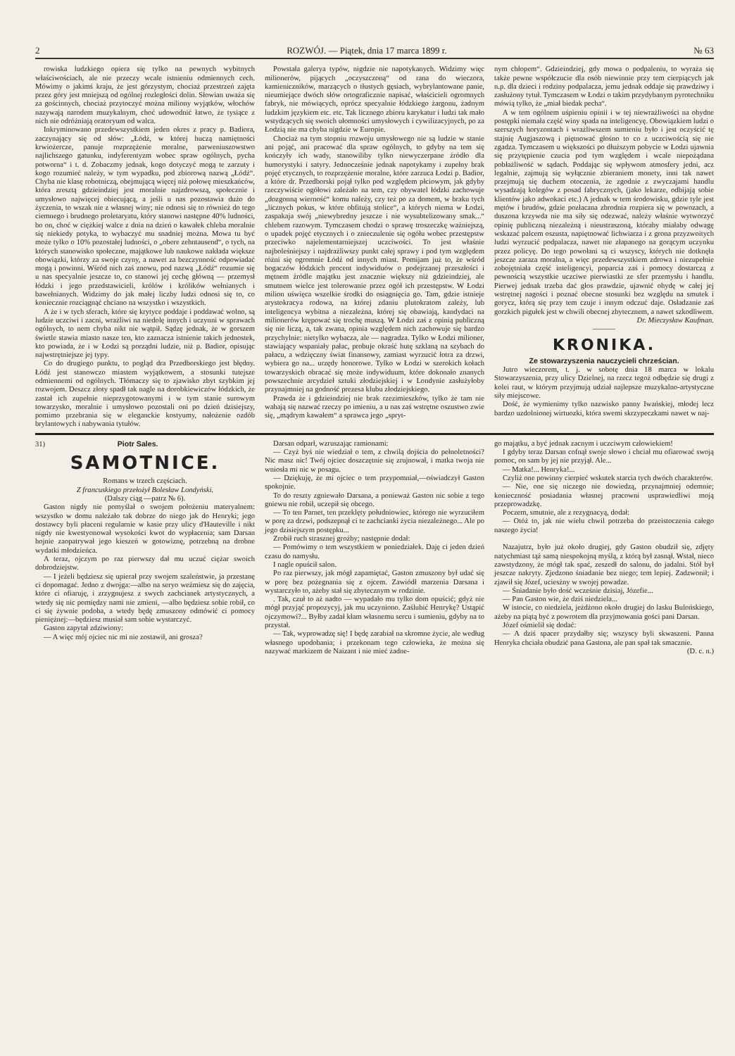2 ROZWÓJ. — Piątek, dnia 17 marca 1899 r. № 63
rowiska ludzkiego opiera się tylko na pewnych wybitnych właściwościach, ale nie przeczy wcale istnieniu odmiennych cech. Mówimy o jakimś kraju, że jest górzystym, chociaż przestrzeń zajęta przez góry jest mniejszą od ogólnej rozległości dolin. Słowian uważa się za gościnnych, chociaż przytoczyć można miliony wyjątków, włochów nazywają narodem muzykalnym, choć udowodnić łatwo, że tysiące z nich nie odróżniają oratoryum od walca.
Inkryminowano przedewszystkiem jeden okres z pracy p. Badiora, zaczynający się od słów: „Łódź, w której huczą namiętności krwiożercze, panuje rozprzężenie moralne, parweniuszowstwo najlichszego gatunku, indyferentyzm wobec spraw ogólnych, pycha potworna“ i t. d. Zobaczmy jednak, kogo dotyczyć mogą te zarzuty i kogo rozumieć należy, w tym wypadku, pod zbiorową nazwą „Łódź“. Chyba nie klasę robotniczą, obejmującą więcej niż połowę mieszkańców, która zresztą gdzieindziej jest moralnie najzdrowszą, społecznie i umysłowo najwięcej obiecującą, a jeśli u nas pozostawia dużo do życzenia, to wszak nie z własnej winy; nie odnosi się to również do tego ciemnego i brudnego proletaryatu, który stanowi następne 40% ludności, bo on, choć w ciężkiej walce z dnia na dzień o kawałek chleba moralnie się niekiedy potyka, to wybaczyć mu snadniej można. Mowa tu być może tylko o 10% pozostałej ludności, o „obere zehntausend“, o tych, na których stanowisko społeczne, majątkowe lub naukowe nakłada większe obowiązki, którzy za swoje czyny, a nawet za bezczynność odpowiadać mogą i powinni. Wśród nich zaś znowu, pod nazwą „Łódź“ rozumie się u nas specyalnie jeszcze to, co stanowi jej cechę główną — przemysł łódzki i jego przedstawicieli, królów i królików wełnianych i bawełnianych. Widzimy do jak małej liczby ludzi odnosi się to, co koniecznie rozciągnąć chciano na wszystko i wszystkich.
A że i w tych sferach, które się krytyce poddaje i poddawać wolno, są ludzie uczciwi i zacni, wrażliwi na niedolę innych i uczynni w sprawach ogólnych, to nem chyba nikt nie wątpił. Sądzę jednak, że w gorszem świetle stawia miasto nasze ten, kto zaznacza istnienie takich jednostek, kto powiada, że i w Łodzi są porządni ludzie, niż p. Badior, opisując najwstrętniejsze jej typy.
Co do drugiego punktu, to pogląd dra Przedborskiego jest błędny. Łódź jest stanowczo miastem wyjątkowem, a stosunki tutejsze odmiennemi od ogólnych. Tłómaczy się to zjawisko zbyt szybkim jej rozwojem. Deszcz złoty spadł tak nagle na dorobkiewiczów łódzkich, że zastał ich zupełnie nieprzygotowanymi i w tym stanie surowym towarzysko, moralnie i umysłowo pozostali oni po dzień dzisiejszy, pomimo przebrania się w eleganckie kostyumy, nałożenie ozdób brylantowych i nabywania tytułów.
Powstała galerya typów, nigdzie nie napotykanych. Widzimy więc milionerów, pijących „oczyszczoną“ od rana do wieczora, kamieniczników, marzących o tłustych gęsiach, wybrylantowane panie, nieumiejące dwóch słów ortograficznie napisać, właścicieli ogromnych fabryk, nie mówiących, oprócz specyalnie łódzkiego żargonu, żadnym ludzkim językiem etc. etc. Tak licznego zbioru karykatur i ludzi tak mało wstydzących się swoich ułomności umysłowych i cywilizacyjnych, po za Łodzią nie ma chyba nigdzie w Europie.
Chociaż na tym stopniu rozwoju umysłowego nie są ludzie w stanie ani pojąć, ani pracować dla spraw ogólnych, to gdyby na tem się kończyły ich wady, stanowiliby tylko niewyczerpane źródło dla humorystyki i satyry. Jednocześnie jednak napotykamy i zupełny brak pojęć etycznych, to rozprzężenie moralne, które zarzuca Łodzi p. Badior, a które dr. Przedborski pojął tylko pod względem płciowym, jak gdyby rzeczywiście ogółowi zależało na tem, czy obywatel łódzki zachowuje „dozgonną wierność“ komu należy, czy też po za domem, w braku tych „licznych pokus, w które obfitują stolice“, a których niema w Łodzi, zaspakaja swój „niewybredny jeszcze i nie wysubtelizowany smak...“ chlebem razowym. Tymczasem chodzi o sprawę troszeczkę ważniejszą, o upadek pojęć etycznych i o znieczulenie się ogółu wobec przestępstw przeciwko najelementarniejszej uczciwości. To jest właśnie najboleśniejszy i najdrażliwszy punkt całej sprawy i pod tym względem różni się ogromnie Łódź od innych miast. Pomijam już to, że wśród bogaczów łódzkich procent indywiduów o podejrzanej przeszłości i mętnem źródle majątku jest znacznie większy niż gdzieindziej, ale smutnem wielce jest tolerowanie przez ogół ich przestępstw. W Łodzi milion uświęca wszelkie środki do osiągnięcia go. Tam, gdzie istnieje arystokracya rodowa, na której zdaniu plutokratom zależy, lub inteligencya wybitna a niezależna, której się obawiają, kandydaci na milionerów krępować się trochę muszą. W Łodzi zaś z opinią publiczną się nie liczą, a, tak zwana, opinia względem nich zachowuje się bardzo przychylnie: nietylko wybacza, ale — nagradza. Tylko w Łodzi milioner, stawiający wspaniały pałac, probuje okraść hutę szklaną na szybach do pałacu, a wdzięczny świat finansowy, zamiast wyrzucić łotra za drzwi, wybiera go na... urzędy honorowe. Tylko w Łodzi w szerokich kołach towarzyskich obracać się może indywiduum, które dokonało znanych powszechnie arcydzieł sztuki złodziejskiej i w Londynie zasłużyłoby przynajmniej na godność prezesa klubu złodziejskiego.
Prawda że i gdzieindziej nie brak rzezimieszków, tylko że tam nie wahają się nazwać rzeczy po imieniu, a u nas zaś wstrętne oszustwo zwie się, „mądrym kawałem“ a sprawca jego „spryt-
nym chłopem“. Gdzieindziej, gdy mowa o podpaleniu, to wyraża się także pewne współczucie dla osób niewinnie przy tem cierpiących jak n.p. dla dzieci i rodziny podpalacza, jemu jednak oddaje się prawdziwy i zasłużony tytuł. Tymczasem w Łodzi o takim przydybanym pyrotechniku mówią tylko, że „miał biedak pecha“.
A w tem ogólnem uśpieniu opinii i w tej niewrażliwości na ohydne postępki niemała część winy spada na inteligencyę. Obowiązkiem ludzi o szerszych horyzontach i wrażliwszem sumieniu było i jest oczyścić tę stajnię Augjaszową i piętnować głośno to co z uczciwością się nie zgadza. Tymczasem u większości po dłuższym pobycie w Łodzi ujawnia się przytępienie czucia pod tym względem i wcale niepożądana pobłażliwość w sądach. Poddając się wpływom atmosfery jedni, acz legalnie, zajmują się wyłącznie zbieraniem monety, inni tak nawet przejmują się duchem otoczenia, że zgodnie z zwyczajami handlu wysadzają kolegów z posad fabrycznych, (jako lekarze, odbijają sobie klientów jako adwokaci etc.) A jednak w tem środowisku, gdzie tyle jest mętów i brudów, gdzie pozłacana zbrodnia rozpiera się w powozach, a duszona krzywda nie ma siły się odezwać, należy właśnie wytworzyć opinię publiczną niezależną i nieustraszoną, któraby miałaby odwagę wskazać palcem oszusta, napiętnować lichwiarza i z grona przyzwoitych ludzi wyrzucić podpalacza, nawet nie złapanego na gorącym uczynku przez policyę. Do tego powołani są ci wszyscy, których nie dotknęła jeszcze zaraza moralna, a więc przedewszystkiem zdrowa i niezupełnie zobojętniała część inteligencyi, poparcia zaś i pomocy dostarczą z pewnością wszystkie uczciwe pierwiastki ze sfer przemysłu i handlu. Pierwej jednak trzeba dać głos prawdzie, ujawnić ohydę w całej jej wstrętnej nagości i poznać obecne stosunki bez względu na smutek i gorycz, którą się przy tem czuje i innym odczuć daje. Osładzanie zaś gorzkich pigułek jest w chwili obecnej zbytecznem, a nawet szkodliwem.
Dr. Mieczysław Kaufman.
———
KRONIKA.
Ze stowarzyszenia nauczycieli chrześcian.
Jutro wieczorem, t. j. w sobotę dnia 18 marca w lokalu Stowarzyszenia, przy ulicy Dzielnej, na rzecz tegoż odbędzie się drugi z kolei raut, w którym przyjmują udział najlepsze muzykalno-artystyczne siły miejscowe.
Dość, że wymienimy tylko nazwisko panny Iwańskiej, młodej lecz bardzo uzdolnionej wirtuozki, która swemi skrzypeczkami nawet w naj-
31) Piotr Sales.
SAMOTNICE.
Romans w trzech częściach.
Z francuskiego przełożył Bolesław Londyński.
(Dalszy ciąg —patrz № 6).
Gaston nigdy nie pomyślał o swojem położeniu materyalnem: wszystko w domu należało tak dobrze do niego jak do Henryki; jego dostawcy byli płaceni regularnie w kasie przy ulicy d'Hauteville i nikt nigdy nie kwestyonował wysokości kwot do wypłacenia; sam Darsan hojnie zaopatrywał jego kieszeń w gotowiznę, potrzebną na drobne wydatki młodzieńca.
A teraz, ojczym po raz pierwszy dał mu uczuć ciężar swoich dobrodziejstw.
— I jeżeli będziesz się upierał przy swojem szaleństwie, ja przestanę ci dopomagać. Jedno z dwojga:—albo na seryo weźmiesz się do zajęcia, które ci ofiaruję, i zrzygnujesz z swych zachcianek artystycznych, a wtedy się nic pomiędzy nami nie zmieni, —albo będziesz sobie robił, co ci się żywnie podoba, a wtedy będę zmuszony odmówić ci pomocy pieniężnej:—będziesz musiał sam sobie wystarczyć.
Gaston zapytał zdziwiony:
— A więc mój ojciec nic mi nie zostawił, ani grosza?
Darsan odparł, wzruszając ramionami:
— Czyż byś nie wiedział o tem, z chwilą dojścia do pełnoletności? Nic masz nic! Twój ojciec doszczętnie się zrujnował, i matka twoja nie wniosła mi nic w posagu.
— Dziękuję, że mi ojciec o tem przypomniał,—oświadczył Gaston spokojnie.
To do reszty zgniewało Darsana, a ponieważ Gaston nic sobie z tego gniewu nie robił, uczepił się obcego.
— To ten Parnet, ten przeklęty południowiec, którego nie wyrzuciłem w porę za drzwi, podszepnął ci te zachcianki życia niezależnego... Ale po jego dzisiejszym postępku...
Zrobił ruch strasznej groźby; następnie dodał:
— Pomówimy o tem wszystkiem w poniedziałek. Daję ci jeden dzień czasu do namysłu.
I nagle opuścił salon.
Po raz pierwszy, jak mógł zapamiętać, Gaston zmuszony był udać się w porę bez pożegnania się z ojcem. Zawiódł marzenia Darsana i wystarczyło to, ażeby stał się zbytecznym w rodzinie.
. Tak, czuł to aż nadto — wypadało mu tylko dom opuścić; gdyż nie mógł przyjąć propozycyj, jak mu uczyniono. Zaślubić Henrykę? Ustąpić ojczymowi?... Byłby zadał kłam własnemu sercu i sumieniu, gdyby na to przystał.
— Tak, wyprowadzę się! I będę zarabiał na skromne życie, ale według własnego upodobania; i przekonam tego człowieka, że można się nazywać markizem de Naizant i nie mieć żadne-
go majątku, a być jednak zacnym i uczciwym człowiekiem!
I gdyby teraz Darsan cofnął swoje słowo i chciał mu ofiarować swoją pomoc, on sam by jej nie przyjął. Ale...
— Matka!... Henryka!...
Czyliż one powinny cierpieć wskutek starcia tych dwóch charakterów.
— Nie, one się niczego nie dowiedzą, przynajmniej odemnie; konieczność posiadania własnej pracowni usprawiedliwi moją przeprowadzkę.
Poczem, smutnie, ale z rezygnacyą, dodał:
— Otóż to, jak nie wielu chwil potrzeba do przeistoczenia całego naszego życia!
Nazajutrz, było już około drugiej, gdy Gaston obudził się, zdjęty natychmiast tąż samą niespokojną myślą, z którą był zasnął. Wstał, nieco zawstydzony, że mógł tak spać, zeszedł do salonu, do jadalni. Stół był jeszcze nakryty. Zjedzono śniadanie bez niego; tem lepiej. Zadzwonił; i zjawił się Józef, uciesżny w swojej powadze.
— Śniadanie było dość wcześnie dzisiaj, Józefie...
— Pan Gaston wie, że dziś niedziela...
W istocie, co niedziela, jeżdżono około drugiej do lasku Bulońskiego, ażeby na piątą być z powrotem dla przyjmowania gości pani Darsan.
Józef ośmielił się dodać:
— A dziś spacer przydałby się; wszyscy byli skwaszeni. Panna Henryka chciała obudzić pana Gastona, ale pan spał tak smacznie.
(D. c. n.)